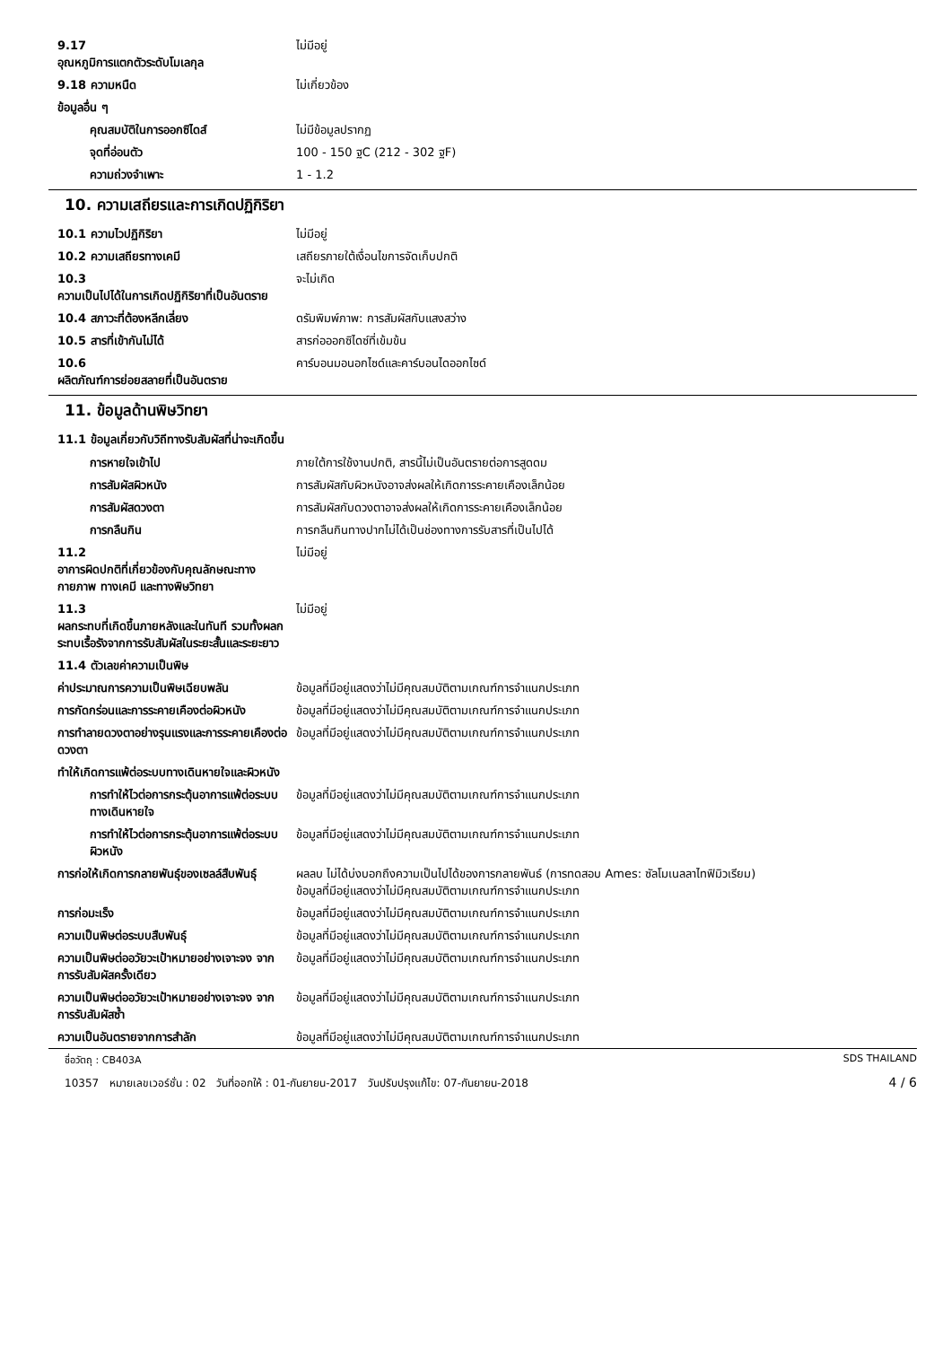| 9.17 อุณหภูมิการแตกตัวระดับโมเลกุล | ไม่มีอยู่ |
| 9.18 ความหนืด | ไม่เกี่ยวข้อง |
| ข้อมูลอื่น ๆ | |
| คุณสมบัติในการออกซิไดส์ | ไม่มีข้อมูลปรากฏ |
| จุดที่อ่อนตัว | 100 - 150 ฐC (212 - 302 ฐF) |
| ความถ่วงจำเพาะ | 1 - 1.2 |
10. ความเสถียรและการเกิดปฏิกิริยา
| 10.1 ความไวปฏิกิริยา | ไม่มีอยู่ |
| 10.2 ความเสถียรทางเคมี | เสถียรภายใต้เงื่อนไขการจัดเก็บปกติ |
| 10.3 ความเป็นไปได้ในการเกิดปฏิกิริยาที่เป็นอันตราย | จะไม่เกิด |
| 10.4 สภาวะที่ต้องหลีกเลี่ยง | ดรัมพิมพ์ภาพ: การสัมผัสกับแสงสว่าง |
| 10.5 สารที่เข้ากันไม่ได้ | สารก่อออกซิไดซ์ที่เข้มข้น |
| 10.6 ผลิตภัณฑ์การย่อยสลายที่เป็นอันตราย | คาร์บอนมอนอกไซด์และคาร์บอนไดออกไซด์ |
11. ข้อมูลด้านพิษวิทยา
11.1 ข้อมูลเกี่ยวกับวิถีทางรับสัมผัสที่น่าจะเกิดขึ้น
| การหายใจเข้าไป | ภายใต้การใช้งานปกติ, สารนี้ไม่เป็นอันตรายต่อการสูดดม |
| การสัมผัสผิวหนัง | การสัมผัสกับผิวหนังอาจส่งผลให้เกิดการระคายเคืองเล็กน้อย |
| การสัมผัสดวงตา | การสัมผัสกับดวงตาอาจส่งผลให้เกิดการระคายเคืองเล็กน้อย |
| การกลืนกิน | การกลืนกินทางปากไม่ได้เป็นช่องทางการรับสารที่เป็นไปได้ |
| 11.2 อาการผิดปกติที่เกี่ยวข้องกับคุณลักษณะทางกายภาพ ทางเคมี และทางพิษวิทยา | ไม่มีอยู่ |
| 11.3 ผลกระทบที่เกิดขึ้นภายหลังและในทันที รวมทั้งผลกระทบเรื้อรังจากการรับสัมผัสในระยะสั้นและระยะยาว | ไม่มีอยู่ |
| 11.4 ตัวเลขค่าความเป็นพิษ | |
| ค่าประมาณการความเป็นพิษเฉียบพลัน | ข้อมูลที่มีอยู่แสดงว่าไม่มีคุณสมบัติตามเกณฑ์การจำแนกประเภท |
| การกัดกร่อนและการระคายเคืองต่อผิวหนัง | ข้อมูลที่มีอยู่แสดงว่าไม่มีคุณสมบัติตามเกณฑ์การจำแนกประเภท |
| การทำลายดวงตาอย่างรุนแรงและการระคายเคืองต่อดวงตา | ข้อมูลที่มีอยู่แสดงว่าไม่มีคุณสมบัติตามเกณฑ์การจำแนกประเภท |
| ทำให้เกิดการแพ้ต่อระบบทางเดินหายใจและผิวหนัง | |
| การทำให้ไวต่อการกระตุ้นอาการแพ้ต่อระบบทางเดินหายใจ | ข้อมูลที่มีอยู่แสดงว่าไม่มีคุณสมบัติตามเกณฑ์การจำแนกประเภท |
| การทำให้ไวต่อการกระตุ้นอาการแพ้ต่อระบบผิวหนัง | ข้อมูลที่มีอยู่แสดงว่าไม่มีคุณสมบัติตามเกณฑ์การจำแนกประเภท |
| การก่อให้เกิดการกลายพันธุ์ของเซลล์สืบพันธุ์ | ผลลบ ไม่ได้บ่งบอกถึงความเป็นไปได้ของการกลายพันธ์ (การทดสอบ Ames: ซัลโมเนลลาไทฟิมิวเรียม) ข้อมูลที่มีอยู่แสดงว่าไม่มีคุณสมบัติตามเกณฑ์การจำแนกประเภท |
| การก่อมะเร็ง | ข้อมูลที่มีอยู่แสดงว่าไม่มีคุณสมบัติตามเกณฑ์การจำแนกประเภท |
| ความเป็นพิษต่อระบบสืบพันธุ์ | ข้อมูลที่มีอยู่แสดงว่าไม่มีคุณสมบัติตามเกณฑ์การจำแนกประเภท |
| ความเป็นพิษต่ออวัยวะเป้าหมายอย่างเจาะจง จากการรับสัมผัสครั้งเดียว | ข้อมูลที่มีอยู่แสดงว่าไม่มีคุณสมบัติตามเกณฑ์การจำแนกประเภท |
| ความเป็นพิษต่ออวัยวะเป้าหมายอย่างเจาะจง จากการรับสัมผัสซ้ำ | ข้อมูลที่มีอยู่แสดงว่าไม่มีคุณสมบัติตามเกณฑ์การจำแนกประเภท |
| ความเป็นอันตรายจากการสำลัก | ข้อมูลที่มีอยู่แสดงว่าไม่มีคุณสมบัติตามเกณฑ์การจำแนกประเภท |
ชื่อวัตถุ : CB403A SDS THAILAND
10357 หมายเลขเวอร์ชั่น : 02 วันที่ออกให้ : 01-กันยายน-2017 วันปรับปรุงแก้ไข: 07-กันยายน-2018 4 / 6